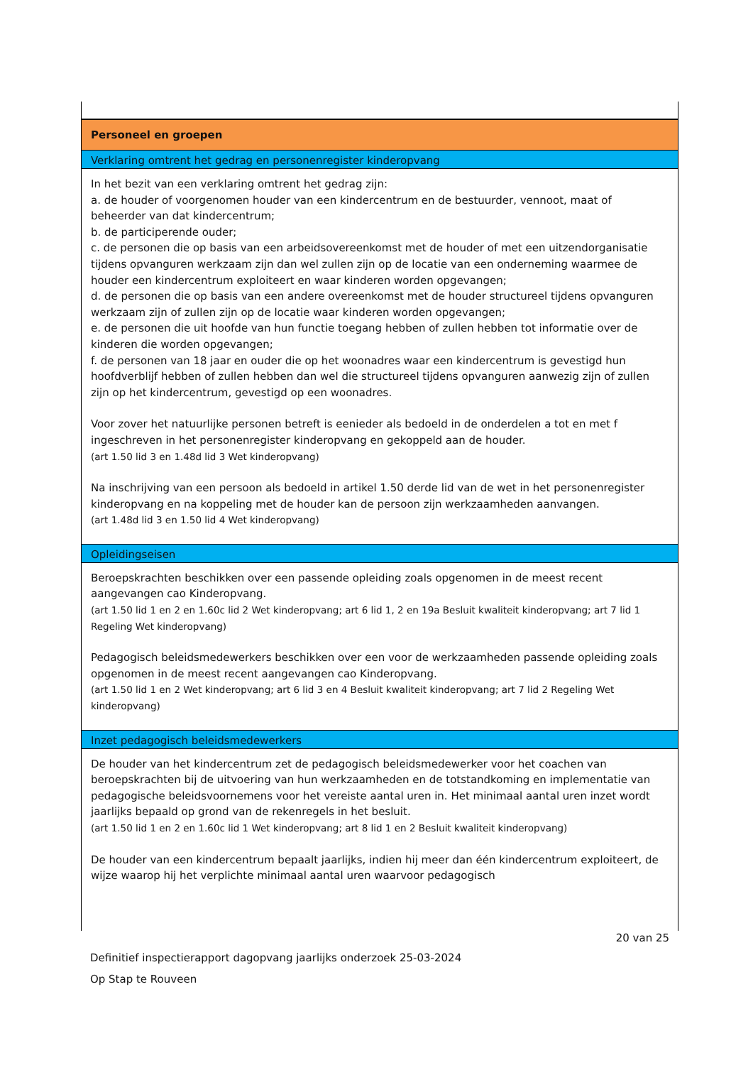Personeel en groepen
Verklaring omtrent het gedrag en personenregister kinderopvang
In het bezit van een verklaring omtrent het gedrag zijn:
a. de houder of voorgenomen houder van een kindercentrum en de bestuurder, vennoot, maat of beheerder van dat kindercentrum;
b. de participerende ouder;
c. de personen die op basis van een arbeidsovereenkomst met de houder of met een uitzendorganisatie tijdens opvanguren werkzaam zijn dan wel zullen zijn op de locatie van een onderneming waarmee de houder een kindercentrum exploiteert en waar kinderen worden opgevangen;
d. de personen die op basis van een andere overeenkomst met de houder structureel tijdens opvanguren werkzaam zijn of zullen zijn op de locatie waar kinderen worden opgevangen;
e. de personen die uit hoofde van hun functie toegang hebben of zullen hebben tot informatie over de kinderen die worden opgevangen;
f. de personen van 18 jaar en ouder die op het woonadres waar een kindercentrum is gevestigd hun hoofdverblijf hebben of zullen hebben dan wel die structureel tijdens opvanguren aanwezig zijn of zullen zijn op het kindercentrum, gevestigd op een woonadres.
Voor zover het natuurlijke personen betreft is eenieder als bedoeld in de onderdelen a tot en met f ingeschreven in het personenregister kinderopvang en gekoppeld aan de houder.
(art 1.50 lid 3 en 1.48d lid 3 Wet kinderopvang)
Na inschrijving van een persoon als bedoeld in artikel 1.50 derde lid van de wet in het personenregister kinderopvang en na koppeling met de houder kan de persoon zijn werkzaamheden aanvangen.
(art 1.48d lid 3 en 1.50 lid 4 Wet kinderopvang)
Opleidingseisen
Beroepskrachten beschikken over een passende opleiding zoals opgenomen in de meest recent aangevangen cao Kinderopvang.
(art 1.50 lid 1 en 2 en 1.60c lid 2 Wet kinderopvang; art 6 lid 1, 2 en 19a Besluit kwaliteit kinderopvang; art 7 lid 1 Regeling Wet kinderopvang)
Pedagogisch beleidsmedewerkers beschikken over een voor de werkzaamheden passende opleiding zoals opgenomen in de meest recent aangevangen cao Kinderopvang.
(art 1.50 lid 1 en 2 Wet kinderopvang; art 6 lid 3 en 4 Besluit kwaliteit kinderopvang; art 7 lid 2 Regeling Wet kinderopvang)
Inzet pedagogisch beleidsmedewerkers
De houder van het kindercentrum zet de pedagogisch beleidsmedewerker voor het coachen van beroepskrachten bij de uitvoering van hun werkzaamheden en de totstandkoming en implementatie van pedagogische beleidsvoornemens voor het vereiste aantal uren in. Het minimaal aantal uren inzet wordt jaarlijks bepaald op grond van de rekenregels in het besluit.
(art 1.50 lid 1 en 2 en 1.60c lid 1 Wet kinderopvang; art 8 lid 1 en 2 Besluit kwaliteit kinderopvang)
De houder van een kindercentrum bepaalt jaarlijks, indien hij meer dan één kindercentrum exploiteert, de wijze waarop hij het verplichte minimaal aantal uren waarvoor pedagogisch
20 van 25
Definitief inspectierapport dagopvang jaarlijks onderzoek 25-03-2024
Op Stap te Rouveen